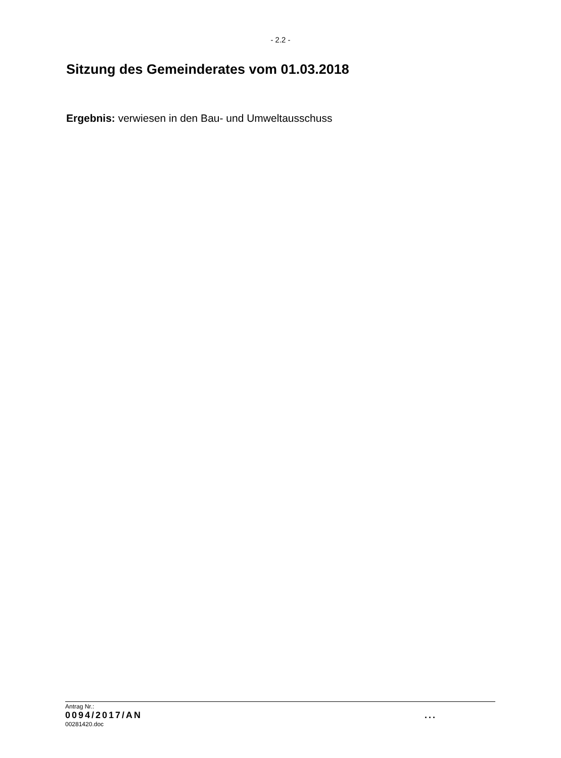- 2.2 -
Sitzung des Gemeinderates vom 01.03.2018
Ergebnis: verwiesen in den Bau- und Umweltausschuss
Antrag Nr.:
0094/2017/AN ...
00281420.doc